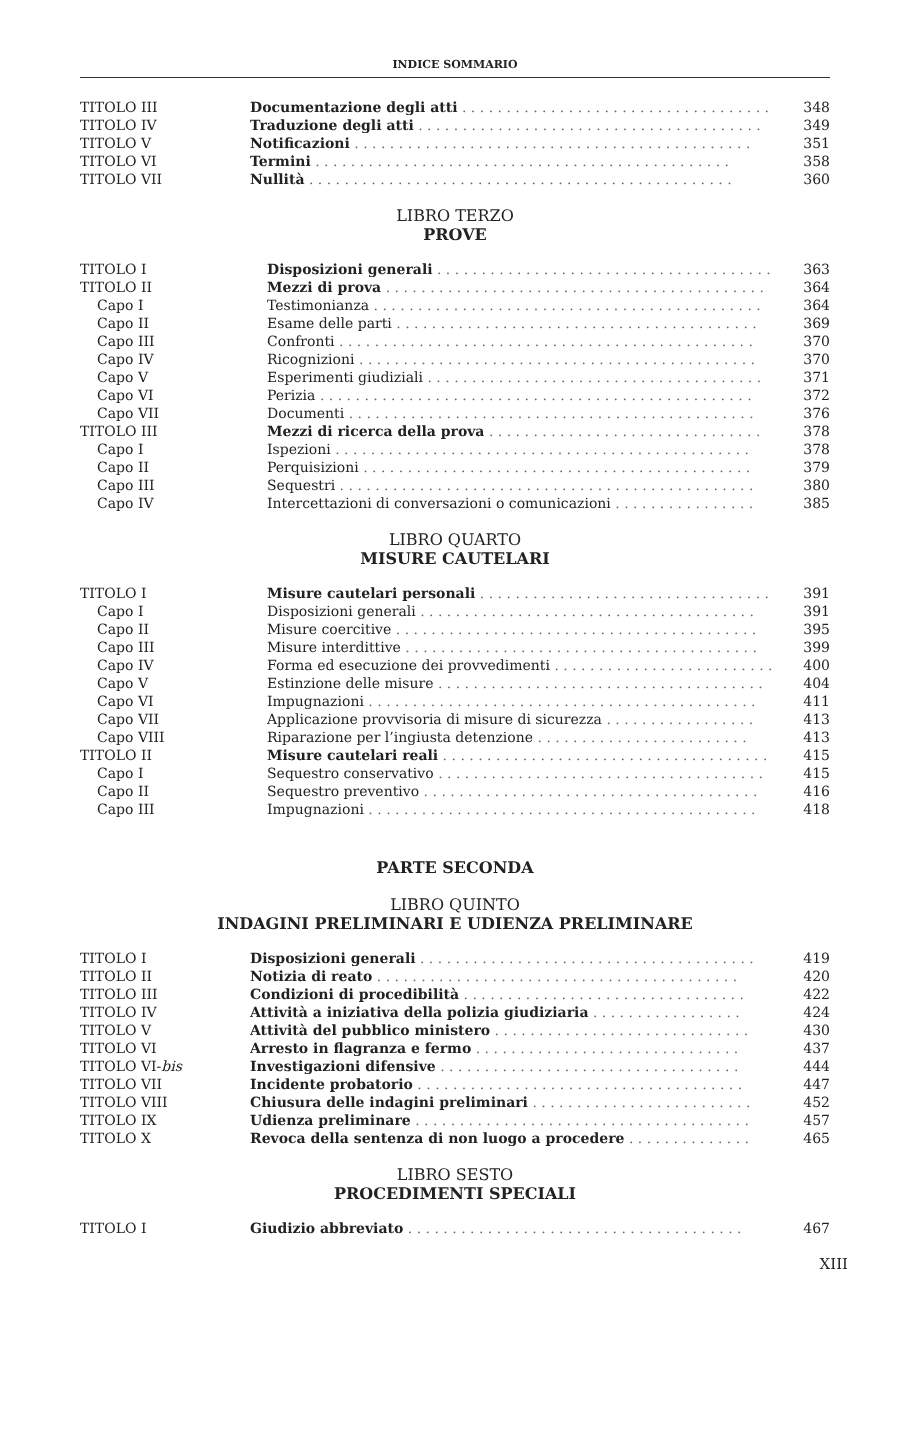INDICE SOMMARIO
| TITOLO III | Documentazione degli atti . . . . . . . . . . . . . . . . . . . . . . . . . . . . . . . . . . . | 348 |
| TITOLO IV | Traduzione degli atti . . . . . . . . . . . . . . . . . . . . . . . . . . . . . . . . . . . . . . . | 349 |
| TITOLO V | Notificazioni . . . . . . . . . . . . . . . . . . . . . . . . . . . . . . . . . . . . . . . . . . . . . | 351 |
| TITOLO VI | Termini . . . . . . . . . . . . . . . . . . . . . . . . . . . . . . . . . . . . . . . . . . . . . . . | 358 |
| TITOLO VII | Nullità . . . . . . . . . . . . . . . . . . . . . . . . . . . . . . . . . . . . . . . . . . . . . . . . | 360 |
LIBRO TERZO
PROVE
| TITOLO I | Disposizioni generali . . . . . . . . . . . . . . . . . . . . . . . . . . . . . . . . . . . . . . | 363 |
| TITOLO II | Mezzi di prova . . . . . . . . . . . . . . . . . . . . . . . . . . . . . . . . . . . . . . . . . . . | 364 |
| Capo I | Testimonianza . . . . . . . . . . . . . . . . . . . . . . . . . . . . . . . . . . . . . . . . . . . . | 364 |
| Capo II | Esame delle parti . . . . . . . . . . . . . . . . . . . . . . . . . . . . . . . . . . . . . . . . . | 369 |
| Capo III | Confronti . . . . . . . . . . . . . . . . . . . . . . . . . . . . . . . . . . . . . . . . . . . . . . . | 370 |
| Capo IV | Ricognizioni . . . . . . . . . . . . . . . . . . . . . . . . . . . . . . . . . . . . . . . . . . . . . | 370 |
| Capo V | Esperimenti giudiziali . . . . . . . . . . . . . . . . . . . . . . . . . . . . . . . . . . . . . . | 371 |
| Capo VI | Perizia . . . . . . . . . . . . . . . . . . . . . . . . . . . . . . . . . . . . . . . . . . . . . . . . . | 372 |
| Capo VII | Documenti . . . . . . . . . . . . . . . . . . . . . . . . . . . . . . . . . . . . . . . . . . . . . . | 376 |
| TITOLO III | Mezzi di ricerca della prova . . . . . . . . . . . . . . . . . . . . . . . . . . . . . . . | 378 |
| Capo I | Ispezioni . . . . . . . . . . . . . . . . . . . . . . . . . . . . . . . . . . . . . . . . . . . . . . . | 378 |
| Capo II | Perquisizioni . . . . . . . . . . . . . . . . . . . . . . . . . . . . . . . . . . . . . . . . . . . . | 379 |
| Capo III | Sequestri . . . . . . . . . . . . . . . . . . . . . . . . . . . . . . . . . . . . . . . . . . . . . . . | 380 |
| Capo IV | Intercettazioni di conversazioni o comunicazioni . . . . . . . . . . . . . . . . | 385 |
LIBRO QUARTO
MISURE CAUTELARI
| TITOLO I | Misure cautelari personali . . . . . . . . . . . . . . . . . . . . . . . . . . . . . . . . . | 391 |
| Capo I | Disposizioni generali . . . . . . . . . . . . . . . . . . . . . . . . . . . . . . . . . . . . . . | 391 |
| Capo II | Misure coercitive . . . . . . . . . . . . . . . . . . . . . . . . . . . . . . . . . . . . . . . . . | 395 |
| Capo III | Misure interdittive . . . . . . . . . . . . . . . . . . . . . . . . . . . . . . . . . . . . . . . . | 399 |
| Capo IV | Forma ed esecuzione dei provvedimenti . . . . . . . . . . . . . . . . . . . . . . . . . | 400 |
| Capo V | Estinzione delle misure . . . . . . . . . . . . . . . . . . . . . . . . . . . . . . . . . . . . . | 404 |
| Capo VI | Impugnazioni . . . . . . . . . . . . . . . . . . . . . . . . . . . . . . . . . . . . . . . . . . . . | 411 |
| Capo VII | Applicazione provvisoria di misure di sicurezza . . . . . . . . . . . . . . . . . | 413 |
| Capo VIII | Riparazione per l’ingiusta detenzione . . . . . . . . . . . . . . . . . . . . . . . . | 413 |
| TITOLO II | Misure cautelari reali . . . . . . . . . . . . . . . . . . . . . . . . . . . . . . . . . . . . . | 415 |
| Capo I | Sequestro conservativo . . . . . . . . . . . . . . . . . . . . . . . . . . . . . . . . . . . . . | 415 |
| Capo II | Sequestro preventivo . . . . . . . . . . . . . . . . . . . . . . . . . . . . . . . . . . . . . . | 416 |
| Capo III | Impugnazioni . . . . . . . . . . . . . . . . . . . . . . . . . . . . . . . . . . . . . . . . . . . . | 418 |
PARTE SECONDA
LIBRO QUINTO
INDAGINI PRELIMINARI E UDIENZA PRELIMINARE
| TITOLO I | Disposizioni generali . . . . . . . . . . . . . . . . . . . . . . . . . . . . . . . . . . . . . . | 419 |
| TITOLO II | Notizia di reato . . . . . . . . . . . . . . . . . . . . . . . . . . . . . . . . . . . . . . . . . | 420 |
| TITOLO III | Condizioni di procedibilità . . . . . . . . . . . . . . . . . . . . . . . . . . . . . . . . | 422 |
| TITOLO IV | Attività a iniziativa della polizia giudiziaria . . . . . . . . . . . . . . . . . | 424 |
| TITOLO V | Attività del pubblico ministero . . . . . . . . . . . . . . . . . . . . . . . . . . . . . | 430 |
| TITOLO VI | Arresto in flagranza e fermo . . . . . . . . . . . . . . . . . . . . . . . . . . . . . . | 437 |
| TITOLO VI- bis | Investigazioni difensive . . . . . . . . . . . . . . . . . . . . . . . . . . . . . . . . . . | 444 |
| TITOLO VII | Incidente probatorio . . . . . . . . . . . . . . . . . . . . . . . . . . . . . . . . . . . . . | 447 |
| TITOLO VIII | Chiusura delle indagini preliminari . . . . . . . . . . . . . . . . . . . . . . . . . | 452 |
| TITOLO IX | Udienza preliminare . . . . . . . . . . . . . . . . . . . . . . . . . . . . . . . . . . . . . . | 457 |
| TITOLO X | Revoca della sentenza di non luogo a procedere . . . . . . . . . . . . . . | 465 |
LIBRO SESTO
PROCEDIMENTI SPECIALI
| TITOLO I | Giudizio abbreviato . . . . . . . . . . . . . . . . . . . . . . . . . . . . . . . . . . . . . . | 467 |
XIII